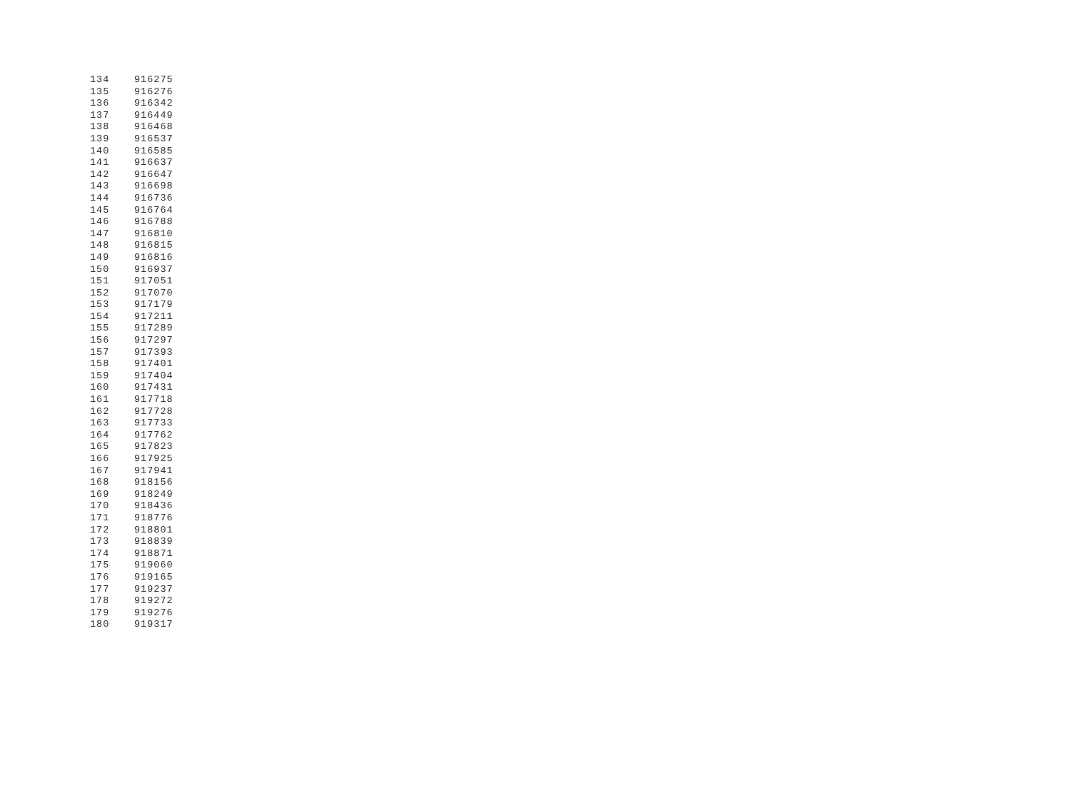| 134 | 916275 |
| 135 | 916276 |
| 136 | 916342 |
| 137 | 916449 |
| 138 | 916468 |
| 139 | 916537 |
| 140 | 916585 |
| 141 | 916637 |
| 142 | 916647 |
| 143 | 916698 |
| 144 | 916736 |
| 145 | 916764 |
| 146 | 916788 |
| 147 | 916810 |
| 148 | 916815 |
| 149 | 916816 |
| 150 | 916937 |
| 151 | 917051 |
| 152 | 917070 |
| 153 | 917179 |
| 154 | 917211 |
| 155 | 917289 |
| 156 | 917297 |
| 157 | 917393 |
| 158 | 917401 |
| 159 | 917404 |
| 160 | 917431 |
| 161 | 917718 |
| 162 | 917728 |
| 163 | 917733 |
| 164 | 917762 |
| 165 | 917823 |
| 166 | 917925 |
| 167 | 917941 |
| 168 | 918156 |
| 169 | 918249 |
| 170 | 918436 |
| 171 | 918776 |
| 172 | 918801 |
| 173 | 918839 |
| 174 | 918871 |
| 175 | 919060 |
| 176 | 919165 |
| 177 | 919237 |
| 178 | 919272 |
| 179 | 919276 |
| 180 | 919317 |